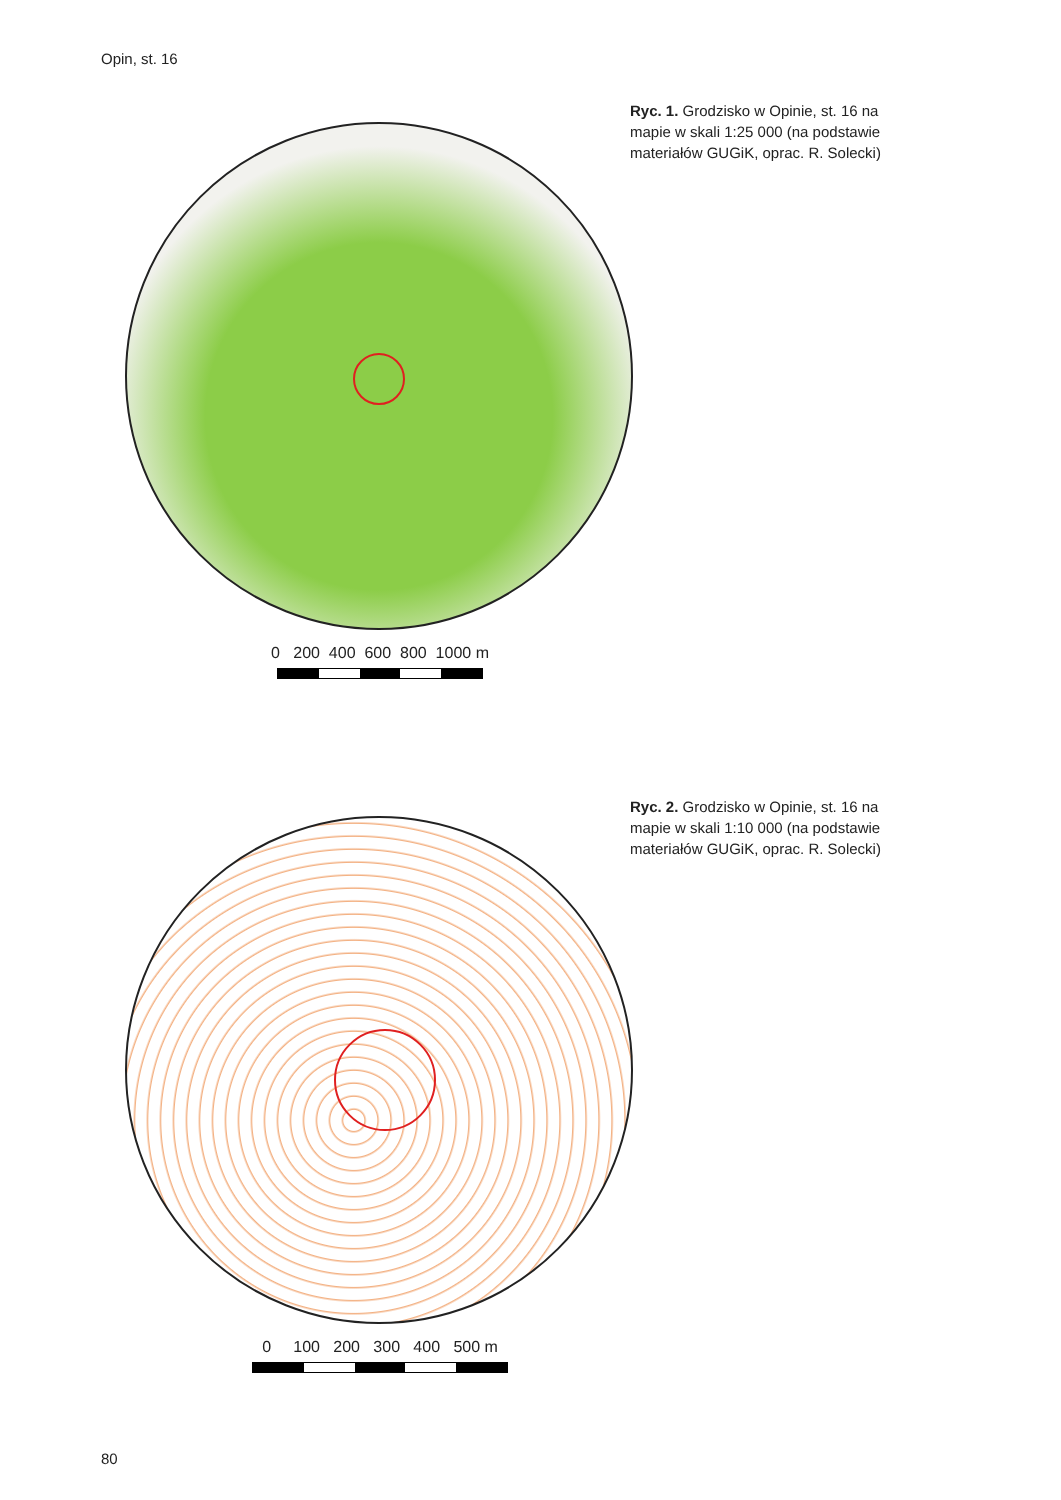Opin, st. 16
0 200 400 600 800 1000 m
Ryc. 1. Grodzisko w Opinie, st. 16 na mapie w skali 1:25 000 (na podstawie materiałów GUGiK, oprac. R. Solecki)
0 100 200 300 400 500 m
Ryc. 2. Grodzisko w Opinie, st. 16 na mapie w skali 1:10 000 (na podstawie materiałów GUGiK, oprac. R. Solecki)
80